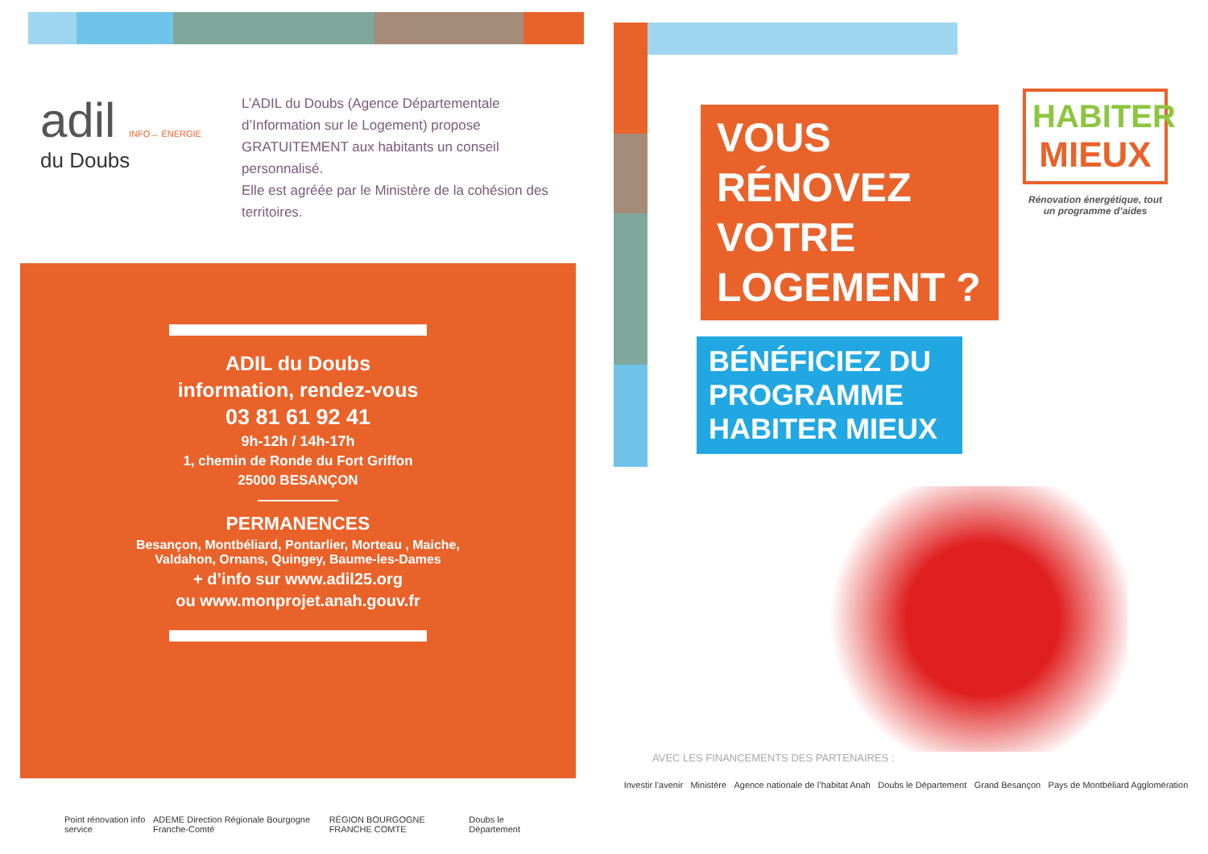adil INFO→ ÉNERGIE
du Doubs
L’ADIL du Doubs (Agence Départementale d’Information sur le Logement) propose GRATUITEMENT aux habitants un conseil personnalisé.
Elle est agréée par le Ministère de la cohésion des territoires.
ADIL du Doubs
information, rendez-vous
03 81 61 92 41
9h-12h / 14h-17h
1, chemin de Ronde du Fort Griffon
25000 BESANÇON
PERMANENCES
Besançon, Montbéliard, Pontarlier, Morteau , Maiche,
Valdahon, Ornans, Quingey, Baume-les-Dames
+ d’info sur www.adil25.org
ou www.monprojet.anah.gouv.fr
Point rénovation info service ADEME Direction Régionale Bourgogne Franche-Comté RÉGION BOURGOGNE FRANCHE COMTE Doubs le Département
HABITER MIEUX
Rénovation énergétique, tout un programme d’aides
VOUS RÉNOVEZ VOTRE LOGEMENT ?
BÉNÉFICIEZ DU PROGRAMME HABITER MIEUX
AVEC LES FINANCEMENTS DES PARTENAIRES :
Investir l’avenir Ministère Agence nationale de l’habitat Anah Doubs le Département Grand Besançon Pays de Montbéliard Agglomération